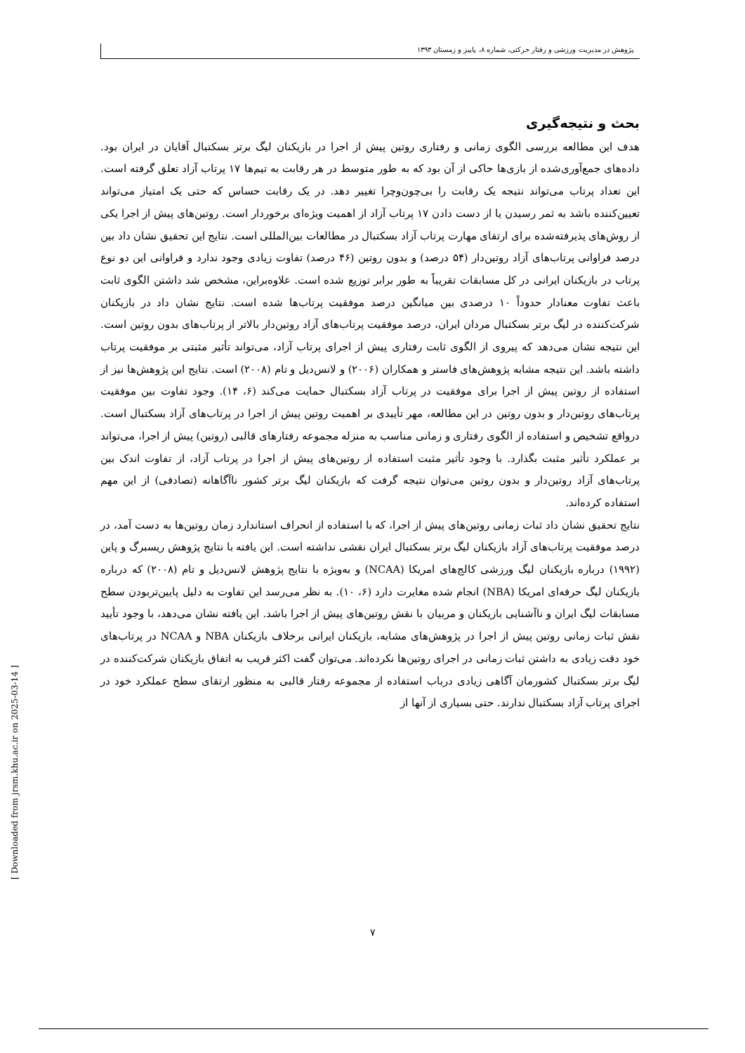پژوهش در مدیریت ورزشی و رفتار حرکتی، شماره ۸، پاییز و زمستان ۱۳۹۳
بحث و نتیجه‌گیری
هدف این مطالعه بررسی الگوی زمانی و رفتاری روتین پیش از اجرا در بازیکنان لیگ برتر بسکتبال آقایان در ایران بود. داده‌های جمع‌آوری‌شده از بازی‌ها حاکی از آن بود که به طور متوسط در هر رقابت به تیم‌ها ۱۷ پرتاب آزاد تعلق گرفته است. این تعداد پرتاب می‌تواند نتیجه یک رقابت را بی‌چون‌وچرا تغییر دهد. در یک رقابت حساس که حتی یک امتیاز می‌تواند تعیین‌کننده باشد به ثمر رسیدن یا از دست دادن ۱۷ پرتاب آزاد از اهمیت ویژه‌ای برخوردار است. روتین‌های پیش از اجرا یکی از روش‌های پذیرفته‌شده برای ارتقای مهارت پرتاب آزاد بسکتبال در مطالعات بین‌المللی است. نتایج این تحقیق نشان داد بین درصد فراوانی پرتاب‌های آزاد روتین‌دار (۵۴ درصد) و بدون روتین (۴۶ درصد) تفاوت زیادی وجود ندارد و فراوانی این دو نوع پرتاب در بازیکنان ایرانی در کل مسابقات تقریباً به طور برابر توزیع شده است. علاوه‌براین، مشخص شد داشتن الگوی ثابت باعث تفاوت معنادار حدوداً ۱۰ درصدی بین میانگین درصد موفقیت پرتاب‌ها شده است. نتایج نشان داد در بازیکنان شرکت‌کننده در لیگ برتر بسکتبال مردان ایران، درصد موفقیت پرتاب‌های آزاد روتین‌دار بالاتر از پرتاب‌های بدون روتین است. این نتیجه نشان می‌دهد که پیروی از الگوی ثابت رفتاری پیش از اجرای پرتاب آزاد، می‌تواند تأثیر مثبتی بر موفقیت پرتاب داشته باشد. این نتیجه مشابه پژوهش‌های فاستر و همکاران (۲۰۰۶) و لانس‌دیل و تام (۲۰۰۸) است. نتایج این پژوهش‌ها نیز از استفاده از روتین پیش از اجرا برای موفقیت در پرتاب آزاد بسکتبال حمایت می‌کند (۶، ۱۴). وجود تفاوت بین موفقیت پرتاب‌های روتین‌دار و بدون روتین در این مطالعه، مهر تأییدی بر اهمیت روتین پیش از اجرا در پرتاب‌های آزاد بسکتبال است. درواقع تشخیص و استفاده از الگوی رفتاری و زمانی مناسب به منزله مجموعه رفتارهای قالبی (روتین) پیش از اجرا، می‌تواند بر عملکرد تأثیر مثبت بگذارد. با وجود تأثیر مثبت استفاده از روتین‌های پیش از اجرا در پرتاب آزاد، از تفاوت اندک بین پرتاب‌های آزاد روتین‌دار و بدون روتین می‌توان نتیجه گرفت که بازیکنان لیگ برتر کشور ناآگاهانه (تصادفی) از این مهم استفاده کرده‌اند.
نتایج تحقیق نشان داد ثبات زمانی روتین‌های پیش از اجرا، که با استفاده از انحراف استاندارد زمان روتین‌ها به دست آمد، در درصد موفقیت پرتاب‌های آزاد بازیکنان لیگ برتر بسکتبال ایران نقشی نداشته است. این یافته با نتایج پژوهش ریسبرگ و پاین (۱۹۹۲) درباره بازیکنان لیگ ورزشی کالج‌های امریکا (NCAA) و به‌ویژه با نتایج پژوهش لانس‌دیل و تام (۲۰۰۸) که درباره بازیکنان لیگ حرفه‌ای امریکا (NBA) انجام شده مغایرت دارد (۶، ۱۰). به نظر می‌رسد این تفاوت به دلیل پایین‌تربودن سطح مسابقات لیگ ایران و ناآشنایی بازیکنان و مربیان با نقش روتین‌های پیش از اجرا باشد. این یافته نشان می‌دهد، با وجود تأیید نقش ثبات زمانی روتین پیش از اجرا در پژوهش‌های مشابه، بازیکنان ایرانی برخلاف بازیکنان NBA و NCAA در پرتاب‌های خود دقت زیادی به داشتن ثبات زمانی در اجرای روتین‌ها نکرده‌اند. می‌توان گفت اکثر قریب به اتفاق بازیکنان شرکت‌کننده در لیگ برتر بسکتبال کشورمان آگاهی زیادی درباب استفاده از مجموعه رفتار قالبی به منظور ارتقای سطح عملکرد خود در اجرای پرتاب آزاد بسکتبال ندارند. حتی بسیاری از آنها از
[ Downloaded from jrsm.khu.ac.ir on 2025-03-14 ]
۷